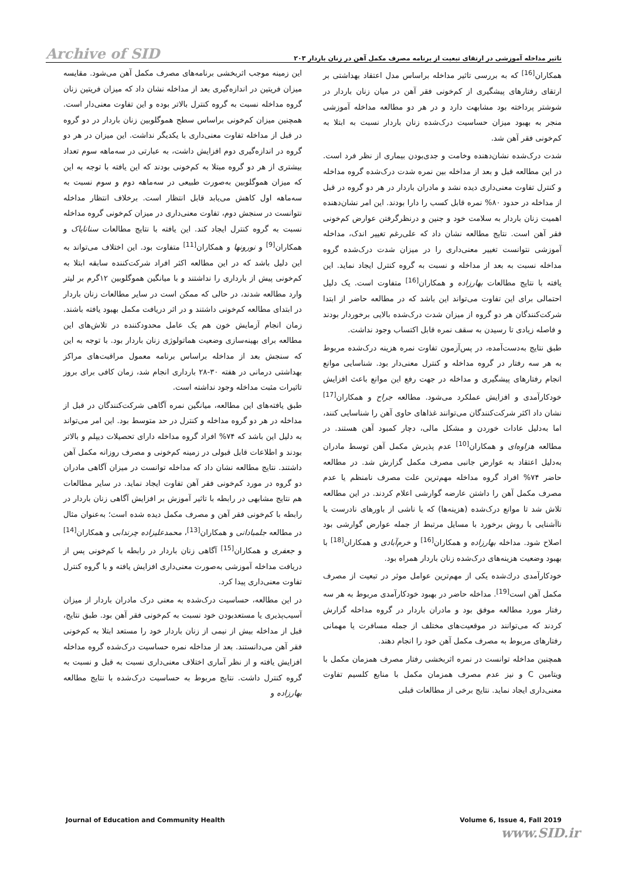Archive of SID تاثیر مداخله آموزشی در ارتقای تبعیت از برنامه مصرف مکمل آهن در زنان باردار ۲۰۳
این زمینه موجب اثربخشی برنامه‌های مصرف مکمل آهن می‌شود. مقایسه میزان فریتین در اندازه‌گیری بعد از مداخله نشان داد که میزان فریتین زنان گروه مداخله نسبت به گروه کنترل بالاتر بوده و این تفاوت معنی‌دار است. همچنین میزان کم‌خونی براساس سطح هموگلوبین زنان باردار در دو گروه در قبل از مداخله تفاوت معنی‌داری با یکدیگر نداشت. این میزان در هر دو گروه در اندازه‌گیری دوم افزایش داشت، به عبارتی در سه‌ماهه سوم تعداد بیشتری از هر دو گروه مبتلا به کم‌خونی بودند که این یافته با توجه به این که میزان هموگلوبین به‌صورت طبیعی در سه‌ماهه دوم و سوم نسبت به سه‌ماهه اول کاهش می‌یابد قابل انتظار است. برخلاف انتظار مداخله نتوانست در سنجش دوم، تفاوت معنی‌داری در میزان کم‌خونی گروه مداخله نسبت به گروه کنترل ایجاد کند. این یافته با نتایج مطالعات سنانایاک و همکاران<sup>[9]</sup> و نورونها و همکاران<sup>[11]</sup> متفاوت بود. این اختلاف می‌تواند به این دلیل باشد که در این مطالعه اکثر افراد شرکت‌کننده سابقه ابتلا به کم‌خونی پیش از بارداری را نداشتند و با میانگین هموگلوبین ۱۲گرم بر لیتر وارد مطالعه شدند، در حالی که ممکن است در سایر مطالعات زنان باردار در ابتدای مطالعه کم‌خونی داشتند و در اثر دریافت مکمل بهبود یافته باشند. زمان انجام آزمایش خون هم یک عامل محدودکننده در تلاش‌های این مطالعه برای بهینه‌سازی وضعیت هماتولوژی زنان باردار بود. با توجه به این که سنجش بعد از مداخله براساس برنامه معمول مراقبت‌های مراکز بهداشتی درمانی در هفته ۳۰-۲۸ بارداری انجام شد، زمان کافی برای بروز تاثیرات مثبت مداخله وجود نداشته است.
طبق یافته‌های این مطالعه، میانگین نمره آگاهی شرکت‌کنندگان در قبل از مداخله در هر دو گروه مداخله و کنترل در حد متوسط بود. این امر می‌تواند به دلیل این باشد که ۷۴% افراد گروه مداخله دارای تحصیلات دیپلم و بالاتر بودند و اطلاعات قابل قبولی در زمینه کم‌خونی و مصرف روزانه مکمل آهن داشتند. نتایج مطالعه نشان داد که مداخله توانست در میزان آگاهی مادران دو گروه در مورد کم‌خونی فقر آهن تفاوت ایجاد نماید. در سایر مطالعات هم نتایج مشابهی در رابطه با تاثیر آموزش بر افزایش آگاهی زنان باردار در رابطه با کم‌خونی فقر آهن و مصرف مکمل دیده شده است؛ به‌عنوان مثال در مطالعه جلمبادانی و همکاران<sup>[13]</sup>، محمدعلیزاده چرندابی و همکاران<sup>[14]</sup> و جعفری و همکاران<sup>[15]</sup> آگاهی زنان باردار در رابطه با کم‌خونی پس از دریافت مداخله آموزشی به‌صورت معنی‌داری افزایش یافته و با گروه کنترل تفاوت معنی‌داری پیدا کرد.
در این مطالعه، حساسیت درک‌شده به معنی درک مادران باردار از میزان آسیب‌پذیری یا مستعدبودن خود نسبت به کم‌خونی فقر آهن بود. طبق نتایج، قبل از مداخله بیش از نیمی از زنان باردار خود را مستعد ابتلا به کم‌خونی فقر آهن می‌دانستند. بعد از مداخله نمره حساسیت درک‌شده گروه مداخله افزایش یافته و از نظر آماری اختلاف معنی‌داری نسبت به قبل و نسبت به گروه کنترل داشت. نتایج مربوط به حساسیت درک‌شده با نتایج مطالعه بهارزاده و
همکاران<sup>[16]</sup> که به بررسی تاثیر مداخله براساس مدل اعتقاد بهداشتی بر ارتقای رفتارهای پیشگیری از کم‌خونی فقر آهن در میان زنان باردار در شوشتر پرداخته بود مشابهت دارد و در هر دو مطالعه مداخله آموزشی منجر به بهبود میزان حساسیت درک‌شده زنان باردار نسبت به ابتلا به کم‌خونی فقر آهن شد.
شدت درک‌شده نشان‌دهنده وخامت و جدی‌بودن بیماری از نظر فرد است. در این مطالعه قبل و بعد از مداخله بین نمره شدت درک‌شده گروه مداخله و کنترل تفاوت معنی‌داری دیده نشد و مادران باردار در هر دو گروه در قبل از مداخله در حدود ۸۰% نمره قابل کسب را دارا بودند. این امر نشان‌دهنده اهمیت زنان باردار به سلامت خود و جنین و درنظرگرفتن عوارض کم‌خونی فقر آهن است. نتایج مطالعه نشان داد که علی‌رغم تغییر اندک، مداخله آموزشی نتوانست تغییر معنی‌داری را در میزان شدت درک‌شده گروه مداخله نسبت به بعد از مداخله و نسبت به گروه کنترل ایجاد نماید. این یافته با نتایج مطالعات بهارزاده و همکاران<sup>[16]</sup> متفاوت است. یک دلیل احتمالی برای این تفاوت می‌تواند این باشد که در مطالعه حاضر از ابتدا شرکت‌کنندگان هر دو گروه از میزان شدت درک‌شده بالایی برخوردار بودند و فاصله زیادی تا رسیدن به سقف نمره قابل اکتساب وجود نداشت.
طبق نتایج به‌دست‌آمده، در پس‌آزمون تفاوت نمره هزینه درک‌شده مربوط به هر سه رفتار در گروه مداخله و کنترل معنی‌دار بود. شناسایی موانع انجام رفتارهای پیشگیری و مداخله در جهت رفع این موانع باعث افزایش خودکارآمدی و افزایش عملکرد می‌شود. مطالعه جراح و همکاران<sup>[17]</sup> نشان داد اکثر شرکت‌کنندگان می‌توانند غذاهای حاوی آهن را شناسایی کنند، اما به‌دلیل عادات خوردن و مشکل مالی، دچار کمبود آهن هستند. در مطالعه هزاوه‌ای و همکاران<sup>[10]</sup> عدم پذیرش مکمل آهن توسط مادران به‌دلیل اعتقاد به عوارض جانبی مصرف مکمل گزارش شد. در مطالعه حاضر ۷۴% افراد گروه مداخله مهم‌ترین علت مصرف نامنظم یا عدم مصرف مکمل آهن را داشتن عارضه گوارشی اعلام کردند. در این مطالعه تلاش شد تا موانع درک‌شده (هزینه‌ها) که یا ناشی از باورهای نادرست یا ناآشنایی با روش برخورد با مسایل مرتبط از جمله عوارض گوارشی بود اصلاح شود. مداخله بهارزاده و همکاران<sup>[16]</sup> و خرم‌آبادی و همکاران<sup>[18]</sup> با بهبود وضعیت هزینه‌های درک‌شده زنان باردار همراه بود.
خودکارآمدی درك‌شده یکی از مهم‌ترین عوامل موثر در تبعیت از مصرف مکمل آهن است<sup>[19]</sup>. مداخله حاضر در بهبود خودکارآمدی مربوط به هر سه رفتار مورد مطالعه موفق بود و مادران باردار در گروه مداخله گزارش کردند که می‌توانند در موقعیت‌های مختلف از جمله مسافرت یا مهمانی رفتارهای مربوط به مصرف مکمل آهن خود را انجام دهند.
همچنین مداخله توانست در نمره اثربخشی رفتار مصرف همزمان مکمل با ویتامین C و نیز عدم مصرف همزمان مکمل با منابع کلسیم تفاوت معنی‌داری ایجاد نماید. نتایج برخی از مطالعات قبلی
Journal of Education and Community Health Volume 6, Issue 4, Fall 2019
www.SID.ir